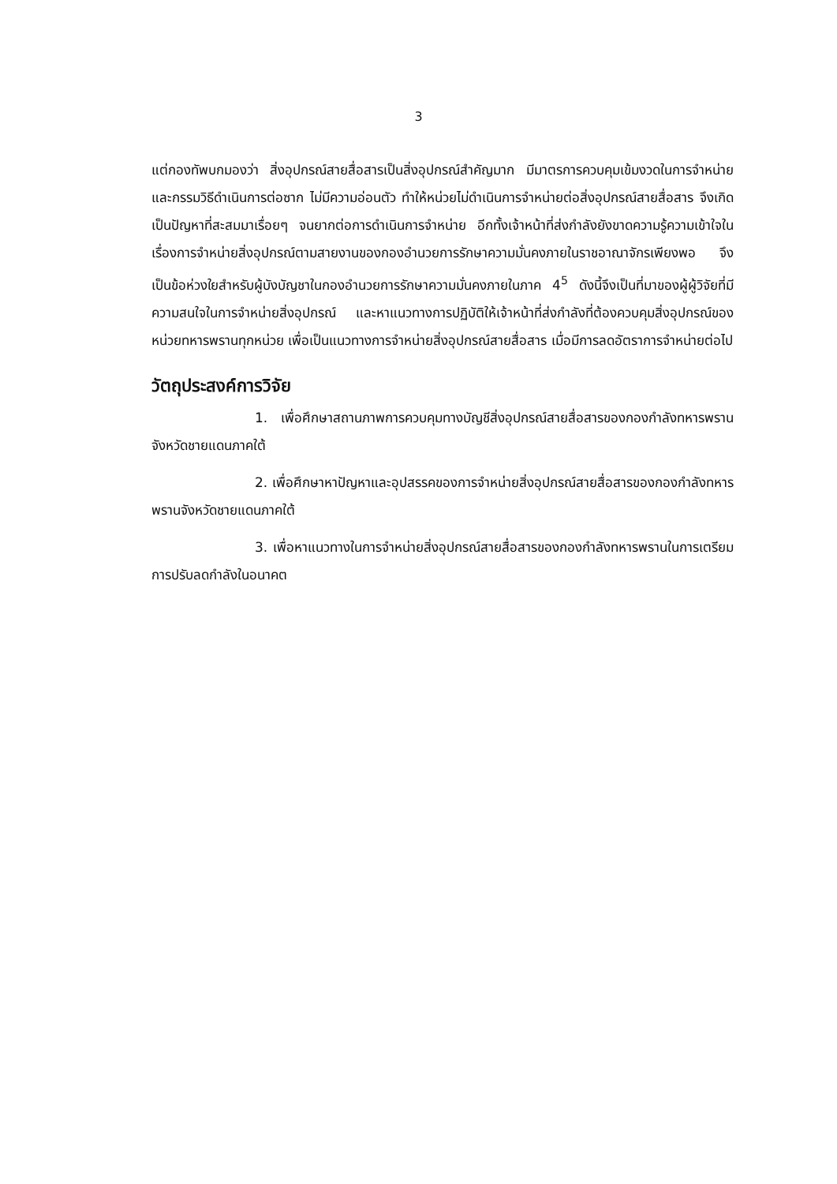3
แต่กองทัพบกมองว่า สิ่งอุปกรณ์สายสื่อสารเป็นสิ่งอุปกรณ์สำคัญมาก มีมาตรการควบคุมเข้มงวดในการจำหน่ายและกรรมวิธีดำเนินการต่อซาก ไม่มีความอ่อนตัว ทำให้หน่วยไม่ดำเนินการจำหน่ายต่อสิ่งอุปกรณ์สายสื่อสาร จึงเกิดเป็นปัญหาที่สะสมมาเรื่อยๆ จนยากต่อการดำเนินการจำหน่าย อีกทั้งเจ้าหน้าที่ส่งกำลังยังขาดความรู้ความเข้าใจในเรื่องการจำหน่ายสิ่งอุปกรณ์ตามสายงานของกองอำนวยการรักษาความมั่นคงภายในราชอาณาจักรเพียงพอ จึงเป็นข้อห่วงใยสำหรับผู้บังบัญชาในกองอำนวยการรักษาความมั่นคงภายในภาค 4<sup>5</sup> ดังนี้จึงเป็นที่มาของผู้ผู้วิจัยที่มีความสนใจในการจำหน่ายสิ่งอุปกรณ์ และหาแนวทางการปฏิบัติให้เจ้าหน้าที่ส่งกำลังที่ต้องควบคุมสิ่งอุปกรณ์ของหน่วยทหารพรานทุกหน่วย เพื่อเป็นแนวทางการจำหน่ายสิ่งอุปกรณ์สายสื่อสาร เมื่อมีการลดอัตราการจำหน่ายต่อไป
วัตถุประสงค์การวิจัย
1. เพื่อศึกษาสถานภาพการควบคุมทางบัญชีสิ่งอุปกรณ์สายสื่อสารของกองกำลังทหารพรานจังหวัดชายแดนภาคใต้
2. เพื่อศึกษาหาปัญหาและอุปสรรคของการจำหน่ายสิ่งอุปกรณ์สายสื่อสารของกองกำลังทหารพรานจังหวัดชายแดนภาคใต้
3. เพื่อหาแนวทางในการจำหน่ายสิ่งอุปกรณ์สายสื่อสารของกองกำลังทหารพรานในการเตรียมการปรับลดกำลังในอนาคต